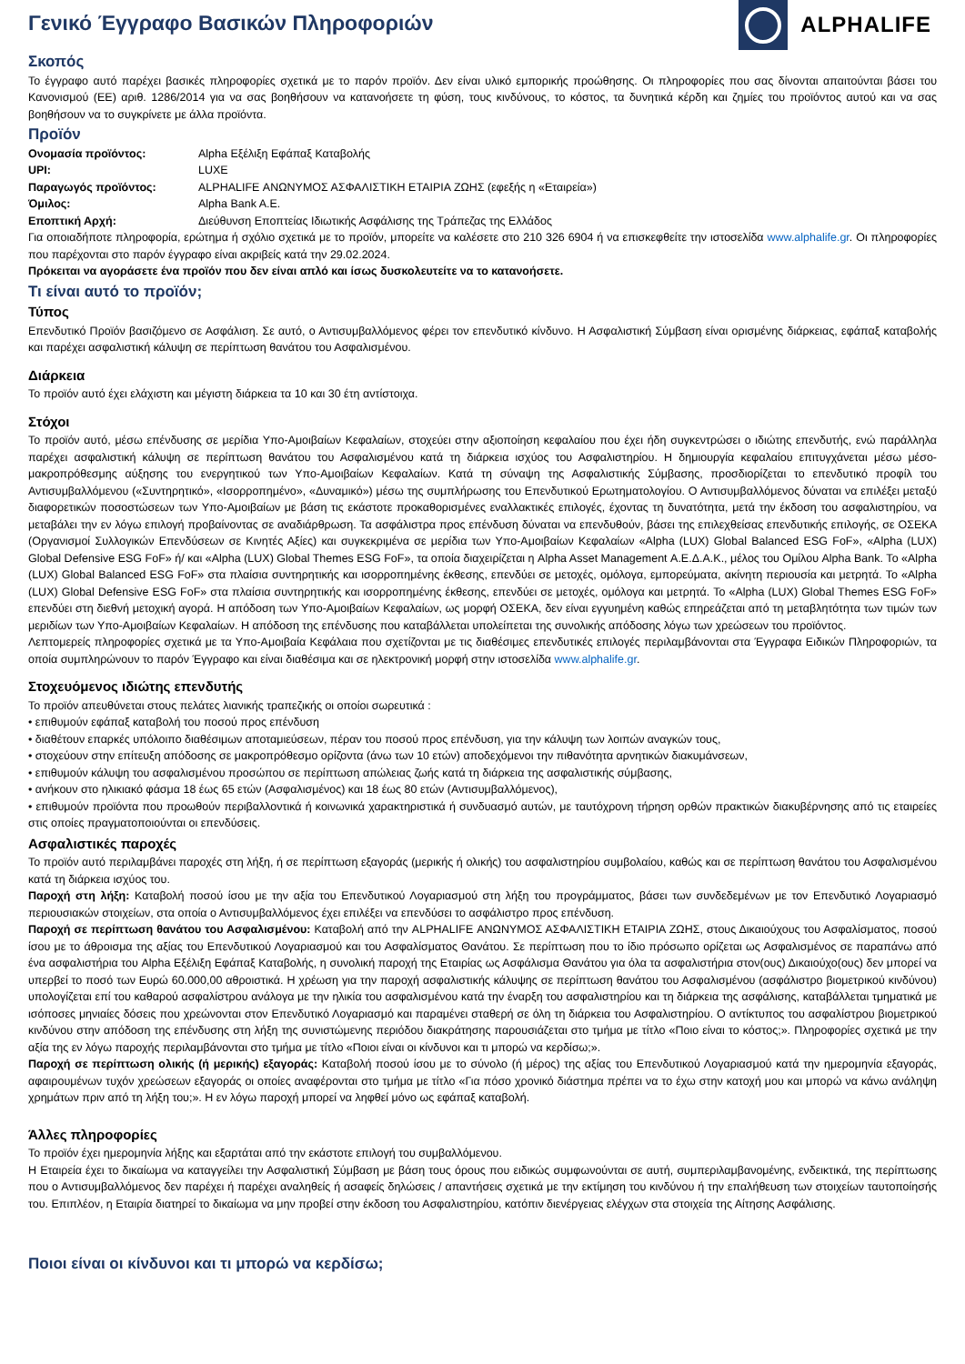Γενικό Έγγραφο Βασικών Πληροφοριών
ALPHALIFE
Σκοπός
Το έγγραφο αυτό παρέχει βασικές πληροφορίες σχετικά με το παρόν προϊόν. Δεν είναι υλικό εμπορικής προώθησης. Οι πληροφορίες που σας δίνονται απαιτούνται βάσει του Κανονισμού (ΕΕ) αριθ. 1286/2014 για να σας βοηθήσουν να κατανοήσετε τη φύση, τους κινδύνους, το κόστος, τα δυνητικά κέρδη και ζημίες του προϊόντος αυτού και να σας βοηθήσουν να το συγκρίνετε με άλλα προϊόντα.
Προϊόν
| Ονομασία προϊόντος: | Alpha Εξέλιξη Εφάπαξ Καταβολής |
| UPI: | LUXE |
| Παραγωγός προϊόντος: | ALPHALIFE ΑΝΩΝΥΜΟΣ ΑΣΦΑΛΙΣΤΙΚΗ ΕΤΑΙΡΙΑ ΖΩΗΣ (εφεξής η «Εταιρεία») |
| Όμιλος: | Alpha Bank A.E. |
| Εποπτική Αρχή: | Διεύθυνση Εποπτείας Ιδιωτικής Ασφάλισης της Τράπεζας της Ελλάδος |
Για οποιαδήποτε πληροφορία, ερώτημα ή σχόλιο σχετικά με το προϊόν, μπορείτε να καλέσετε στο 210 326 6904 ή να επισκεφθείτε την ιστοσελίδα www.alphalife.gr. Οι πληροφορίες που παρέχονται στο παρόν έγγραφο είναι ακριβείς κατά την 29.02.2024.
Πρόκειται να αγοράσετε ένα προϊόν που δεν είναι απλό και ίσως δυσκολευτείτε να το κατανοήσετε.
Τι είναι αυτό το προϊόν;
Τύπος
Επενδυτικό Προϊόν βασιζόμενο σε Ασφάλιση. Σε αυτό, ο Αντισυμβαλλόμενος φέρει τον επενδυτικό κίνδυνο. Η Ασφαλιστική Σύμβαση είναι ορισμένης διάρκειας, εφάπαξ καταβολής και παρέχει ασφαλιστική κάλυψη σε περίπτωση θανάτου του Ασφαλισμένου.
Διάρκεια
Το προϊόν αυτό έχει ελάχιστη και μέγιστη διάρκεια τα 10 και 30 έτη αντίστοιχα.
Στόχοι
Το προϊόν αυτό, μέσω επένδυσης σε μερίδια Υπο-Αμοιβαίων Κεφαλαίων, στοχεύει στην αξιοποίηση κεφαλαίου που έχει ήδη συγκεντρώσει ο ιδιώτης επενδυτής, ενώ παράλληλα παρέχει ασφαλιστική κάλυψη σε περίπτωση θανάτου του Ασφαλισμένου κατά τη διάρκεια ισχύος του Ασφαλιστηρίου. Η δημιουργία κεφαλαίου επιτυγχάνεται μέσω μέσο-μακροπρόθεσμης αύξησης του ενεργητικού των Υπο-Αμοιβαίων Κεφαλαίων. Κατά τη σύναψη της Ασφαλιστικής Σύμβασης, προσδιορίζεται το επενδυτικό προφίλ του Αντισυμβαλλόμενου («Συντηρητικό», «Ισορροπημένο», «Δυναμικό») μέσω της συμπλήρωσης του Επενδυτικού Ερωτηματολογίου. Ο Αντισυμβαλλόμενος δύναται να επιλέξει μεταξύ διαφορετικών ποσοστώσεων των Υπο-Αμοιβαίων με βάση τις εκάστοτε προκαθορισμένες εναλλακτικές επιλογές, έχοντας τη δυνατότητα, μετά την έκδοση του ασφαλιστηρίου, να μεταβάλει την εν λόγω επιλογή προβαίνοντας σε αναδιάρθρωση. Τα ασφάλιστρα προς επένδυση δύναται να επενδυθούν, βάσει της επιλεχθείσας επενδυτικής επιλογής, σε ΟΣΕΚΑ (Οργανισμοί Συλλογικών Επενδύσεων σε Κινητές Αξίες) και συγκεκριμένα σε μερίδια των Υπο-Αμοιβαίων Κεφαλαίων «Alpha (LUX) Global Balanced ESG FoF», «Alpha (LUX) Global Defensive ESG FoF» ή/ και «Alpha (LUX) Global Themes ESG FoF», τα οποία διαχειρίζεται η Alpha Asset Management Α.Ε.Δ.Α.Κ., μέλος του Ομίλου Alpha Bank. Το «Alpha (LUX) Global Balanced ESG FoF» στα πλαίσια συντηρητικής και ισορροπημένης έκθεσης, επενδύει σε μετοχές, ομόλογα, εμπορεύματα, ακίνητη περιουσία και μετρητά. Το «Alpha (LUX) Global Defensive ESG FoF» στα πλαίσια συντηρητικής και ισορροπημένης έκθεσης, επενδύει σε μετοχές, ομόλογα και μετρητά. Το «Alpha (LUX) Global Themes ESG FoF» επενδύει στη διεθνή μετοχική αγορά. Η απόδοση των Υπο-Αμοιβαίων Κεφαλαίων, ως μορφή ΟΣΕΚΑ, δεν είναι εγγυημένη καθώς επηρεάζεται από τη μεταβλητότητα των τιμών των μεριδίων των Υπο-Αμοιβαίων Κεφαλαίων. Η απόδοση της επένδυσης που καταβάλλεται υπολείπεται της συνολικής απόδοσης λόγω των χρεώσεων του προϊόντος.
Λεπτομερείς πληροφορίες σχετικά με τα Υπο-Αμοιβαία Κεφάλαια που σχετίζονται με τις διαθέσιμες επενδυτικές επιλογές περιλαμβάνονται στα Έγγραφα Ειδικών Πληροφοριών, τα οποία συμπληρώνουν το παρόν Έγγραφο και είναι διαθέσιμα και σε ηλεκτρονική μορφή στην ιστοσελίδα www.alphalife.gr.
Στοχευόμενος ιδιώτης επενδυτής
Το προϊόν απευθύνεται στους πελάτες λιανικής τραπεζικής οι οποίοι σωρευτικά :
• επιθυμούν εφάπαξ καταβολή του ποσού προς επένδυση
• διαθέτουν επαρκές υπόλοιπο διαθέσιμων αποταμιεύσεων, πέραν του ποσού προς επένδυση, για την κάλυψη των λοιπών αναγκών τους,
• στοχεύουν στην επίτευξη απόδοσης σε μακροπρόθεσμο ορίζοντα (άνω των 10 ετών) αποδεχόμενοι την πιθανότητα αρνητικών διακυμάνσεων,
• επιθυμούν κάλυψη του ασφαλισμένου προσώπου σε περίπτωση απώλειας ζωής κατά τη διάρκεια της ασφαλιστικής σύμβασης,
• ανήκουν στο ηλικιακό φάσμα 18 έως 65 ετών (Ασφαλισμένος) και 18 έως 80 ετών (Αντισυμβαλλόμενος),
• επιθυμούν προϊόντα που προωθούν περιβαλλοντικά ή κοινωνικά χαρακτηριστικά ή συνδυασμό αυτών, με ταυτόχρονη τήρηση ορθών πρακτικών διακυβέρνησης από τις εταιρείες στις οποίες πραγματοποιούνται οι επενδύσεις.
Ασφαλιστικές παροχές
Το προϊόν αυτό περιλαμβάνει παροχές στη λήξη, ή σε περίπτωση εξαγοράς (μερικής ή ολικής) του ασφαλιστηρίου συμβολαίου, καθώς και σε περίπτωση θανάτου του Ασφαλισμένου κατά τη διάρκεια ισχύος του.
Παροχή στη λήξη: Καταβολή ποσού ίσου με την αξία του Επενδυτικού Λογαριασμού στη λήξη του προγράμματος, βάσει των συνδεδεμένων με τον Επενδυτικό Λογαριασμό περιουσιακών στοιχείων, στα οποία ο Αντισυμβαλλόμενος έχει επιλέξει να επενδύσει το ασφάλιστρο προς επένδυση.
Παροχή σε περίπτωση θανάτου του Ασφαλισμένου: Καταβολή από την ALPHALIFE ΑΝΩΝΥΜΟΣ ΑΣΦΑΛΙΣΤΙΚΗ ΕΤΑΙΡΙΑ ΖΩΗΣ, στους Δικαιούχους του Ασφαλίσματος, ποσού ίσου με το άθροισμα της αξίας του Επενδυτικού Λογαριασμού και του Ασφαλίσματος Θανάτου. Σε περίπτωση που το ίδιο πρόσωπο ορίζεται ως Ασφαλισμένος σε παραπάνω από ένα ασφαλιστήρια του Alpha Εξέλιξη Εφάπαξ Καταβολής, η συνολική παροχή της Εταιρίας ως Ασφάλισμα Θανάτου για όλα τα ασφαλιστήρια στον(ους) Δικαιούχο(ους) δεν μπορεί να υπερβεί το ποσό των Ευρώ 60.000,00 αθροιστικά. Η χρέωση για την παροχή ασφαλιστικής κάλυψης σε περίπτωση θανάτου του Ασφαλισμένου (ασφάλιστρο βιομετρικού κινδύνου) υπολογίζεται επί του καθαρού ασφαλίστρου ανάλογα με την ηλικία του ασφαλισμένου κατά την έναρξη του ασφαλιστηρίου και τη διάρκεια της ασφάλισης, καταβάλλεται τμηματικά με ισόποσες μηνιαίες δόσεις που χρεώνονται στον Επενδυτικό Λογαριασμό και παραμένει σταθερή σε όλη τη διάρκεια του Ασφαλιστηρίου. Ο αντίκτυπος του ασφαλίστρου βιομετρικού κινδύνου στην απόδοση της επένδυσης στη λήξη της συνιστώμενης περιόδου διακράτησης παρουσιάζεται στο τμήμα με τίτλο «Ποιο είναι το κόστος;». Πληροφορίες σχετικά με την αξία της εν λόγω παροχής περιλαμβάνονται στο τμήμα με τίτλο «Ποιοι είναι οι κίνδυνοι και τι μπορώ να κερδίσω;».
Παροχή σε περίπτωση ολικής (ή μερικής) εξαγοράς: Καταβολή ποσού ίσου με το σύνολο (ή μέρος) της αξίας του Επενδυτικού Λογαριασμού κατά την ημερομηνία εξαγοράς, αφαιρουμένων τυχόν χρεώσεων εξαγοράς οι οποίες αναφέρονται στο τμήμα με τίτλο «Για πόσο χρονικό διάστημα πρέπει να το έχω στην κατοχή μου και μπορώ να κάνω ανάληψη χρημάτων πριν από τη λήξη του;». Η εν λόγω παροχή μπορεί να ληφθεί μόνο ως εφάπαξ καταβολή.
Άλλες πληροφορίες
Το προϊόν έχει ημερομηνία λήξης και εξαρτάται από την εκάστοτε επιλογή του συμβαλλόμενου.
Η Εταιρεία έχει το δικαίωμα να καταγγείλει την Ασφαλιστική Σύμβαση με βάση τους όρους που ειδικώς συμφωνούνται σε αυτή, συμπεριλαμβανομένης, ενδεικτικά, της περίπτωσης που ο Αντισυμβαλλόμενος δεν παρέχει ή παρέχει αναληθείς ή ασαφείς δηλώσεις / απαντήσεις σχετικά με την εκτίμηση του κινδύνου ή την επαλήθευση των στοιχείων ταυτοποίησής του. Επιπλέον, η Εταιρία διατηρεί το δικαίωμα να μην προβεί στην έκδοση του Ασφαλιστηρίου, κατόπιν διενέργειας ελέγχων στα στοιχεία της Αίτησης Ασφάλισης.
Ποιοι είναι οι κίνδυνοι και τι μπορώ να κερδίσω;